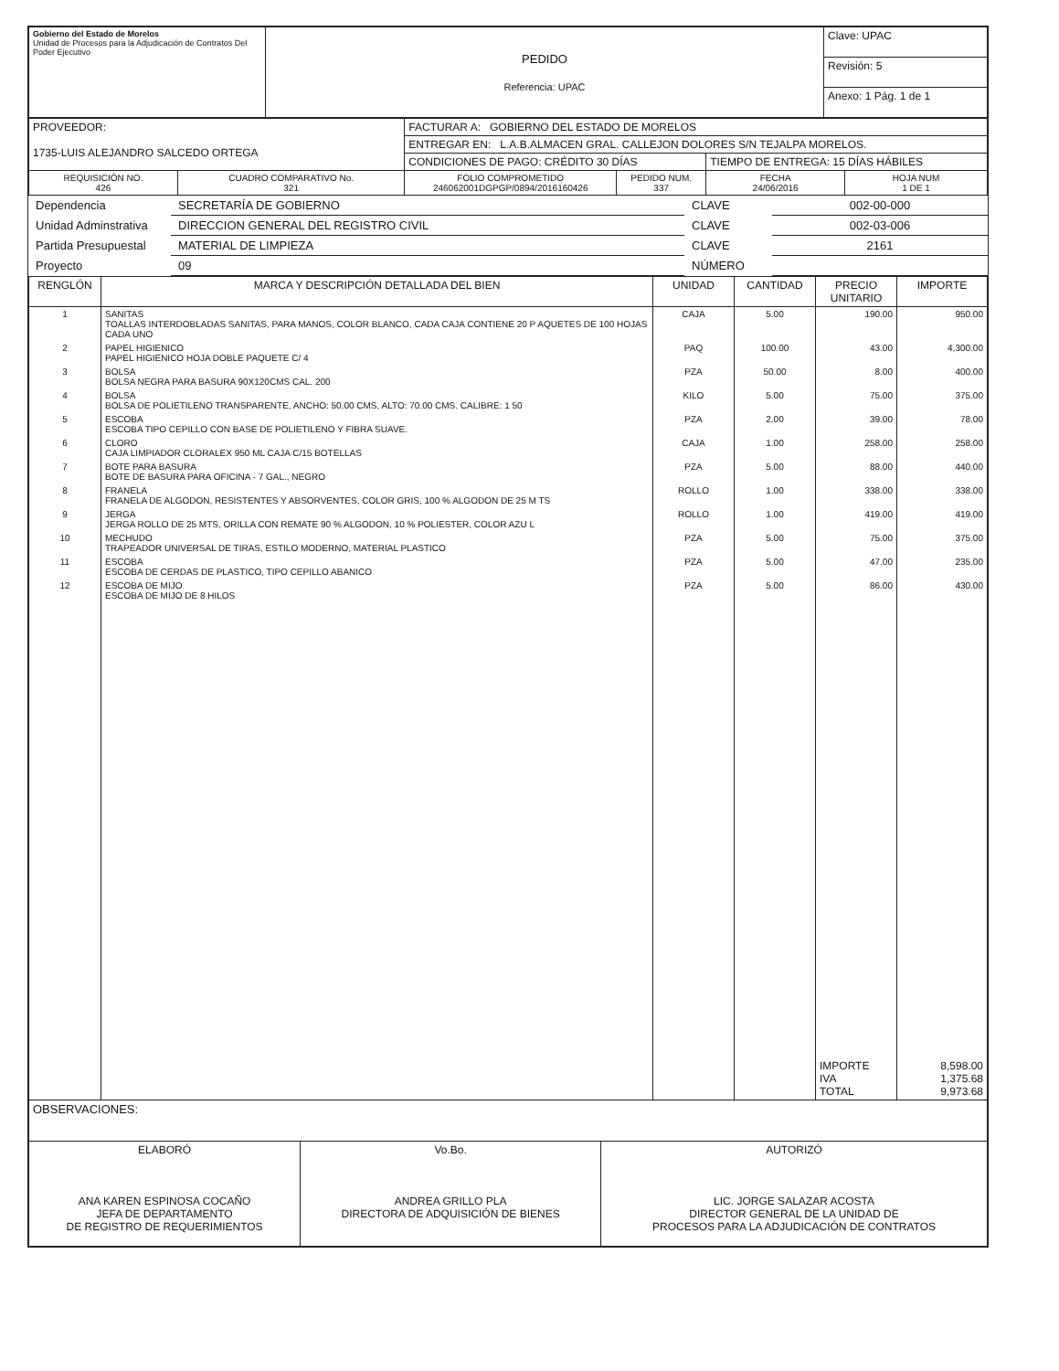| Gobierno del Estado de Morelos Unidad de Procesos para la Adjudicación de Contratos Del Poder Ejecutivo | PEDIDO Referencia: UPAC | Clave: UPAC |
| | | Revisión: 5 |
| | | Anexo: 1 Pág. 1 de 1 |
| PROVEEDOR: 1735-LUIS ALEJANDRO SALCEDO ORTEGA | | FACTURAR A: GOBIERNO DEL ESTADO DE MORELOS | | | |
| | | ENTREGAR EN: L.A.B.ALMACEN GRAL. CALLEJON DOLORES S/N TEJALPA MORELOS. | | | |
| | | CONDICIONES DE PAGO: CRÉDITO 30 DÍAS | | TIEMPO DE ENTREGA: 15 DÍAS HÁBILES | |
| REQUISICIÓN NO. 426 | CUADRO COMPARATIVO No. 321 | FOLIO COMPROMETIDO 246062001DGPGP/0894/2016160426 | PEDIDO NUM. 337 | FECHA 24/06/2016 | HOJA NUM 1 DE 1 |
| Dependencia | SECRETARÍA DE GOBIERNO | CLAVE | 002-00-000 |
| Unidad Adminstrativa | DIRECCION GENERAL DEL REGISTRO CIVIL | CLAVE | 002-03-006 |
| Partida Presupuestal | MATERIAL DE LIMPIEZA | CLAVE | 2161 |
| Proyecto | 09 | NÚMERO | |
| RENGLÓN | MARCA Y DESCRIPCIÓN DETALLADA DEL BIEN | UNIDAD | CANTIDAD | PRECIO UNITARIO | IMPORTE |
| --- | --- | --- | --- | --- | --- |
| 1 | SANITAS TOALLAS INTERDOBLADAS SANITAS, PARA MANOS, COLOR BLANCO, CADA CAJA CONTIENE 20 P AQUETES DE 100 HOJAS CADA UNO | CAJA | 5.00 | 190.00 | 950.00 |
| 2 | PAPEL HIGIENICO PAPEL HIGIENICO HOJA DOBLE PAQUETE C/ 4 | PAQ | 100.00 | 43.00 | 4,300.00 |
| 3 | BOLSA BOLSA NEGRA PARA BASURA 90X120CMS CAL. 200 | PZA | 50.00 | 8.00 | 400.00 |
| 4 | BOLSA BOLSA DE POLIETILENO TRANSPARENTE, ANCHO: 50.00 CMS, ALTO: 70.00 CMS. CALIBRE: 1 50 | KILO | 5.00 | 75.00 | 375.00 |
| 5 | ESCOBA ESCOBA TIPO CEPILLO CON BASE DE POLIETILENO Y FIBRA SUAVE. | PZA | 2.00 | 39.00 | 78.00 |
| 6 | CLORO CAJA LIMPIADOR CLORALEX 950 ML CAJA C/15 BOTELLAS | CAJA | 1.00 | 258.00 | 258.00 |
| 7 | BOTE PARA BASURA BOTE DE BASURA PARA OFICINA - 7 GAL., NEGRO | PZA | 5.00 | 88.00 | 440.00 |
| 8 | FRANELA FRANELA DE ALGODON, RESISTENTES Y ABSORVENTES, COLOR GRIS, 100 % ALGODON DE 25 M TS | ROLLO | 1.00 | 338.00 | 338.00 |
| 9 | JERGA JERGA ROLLO DE 25 MTS, ORILLA CON REMATE 90 % ALGODON, 10 % POLIESTER, COLOR AZU L | ROLLO | 1.00 | 419.00 | 419.00 |
| 10 | MECHUDO TRAPEADOR UNIVERSAL DE TIRAS, ESTILO MODERNO, MATERIAL PLASTICO | PZA | 5.00 | 75.00 | 375.00 |
| 11 | ESCOBA ESCOBA DE CERDAS DE PLASTICO, TIPO CEPILLO ABANICO | PZA | 5.00 | 47.00 | 235.00 |
| 12 | ESCOBA DE MIJO ESCOBA DE MIJO DE 8 HILOS | PZA | 5.00 | 86.00 | 430.00 |
| | | | | IMPORTE IVA TOTAL | 8,598.00 1,375.68 9,973.68 |
| OBSERVACIONES: | | |
| ELABORÓ ANA KAREN ESPINOSA COCAÑO JEFA DE DEPARTAMENTO DE REGISTRO DE REQUERIMIENTOS | Vo.Bo. ANDREA GRILLO PLA DIRECTORA DE ADQUISICIÓN DE BIENES | AUTORIZÓ LIC. JORGE SALAZAR ACOSTA DIRECTOR GENERAL DE LA UNIDAD DE PROCESOS PARA LA ADJUDICACIÓN DE CONTRATOS |